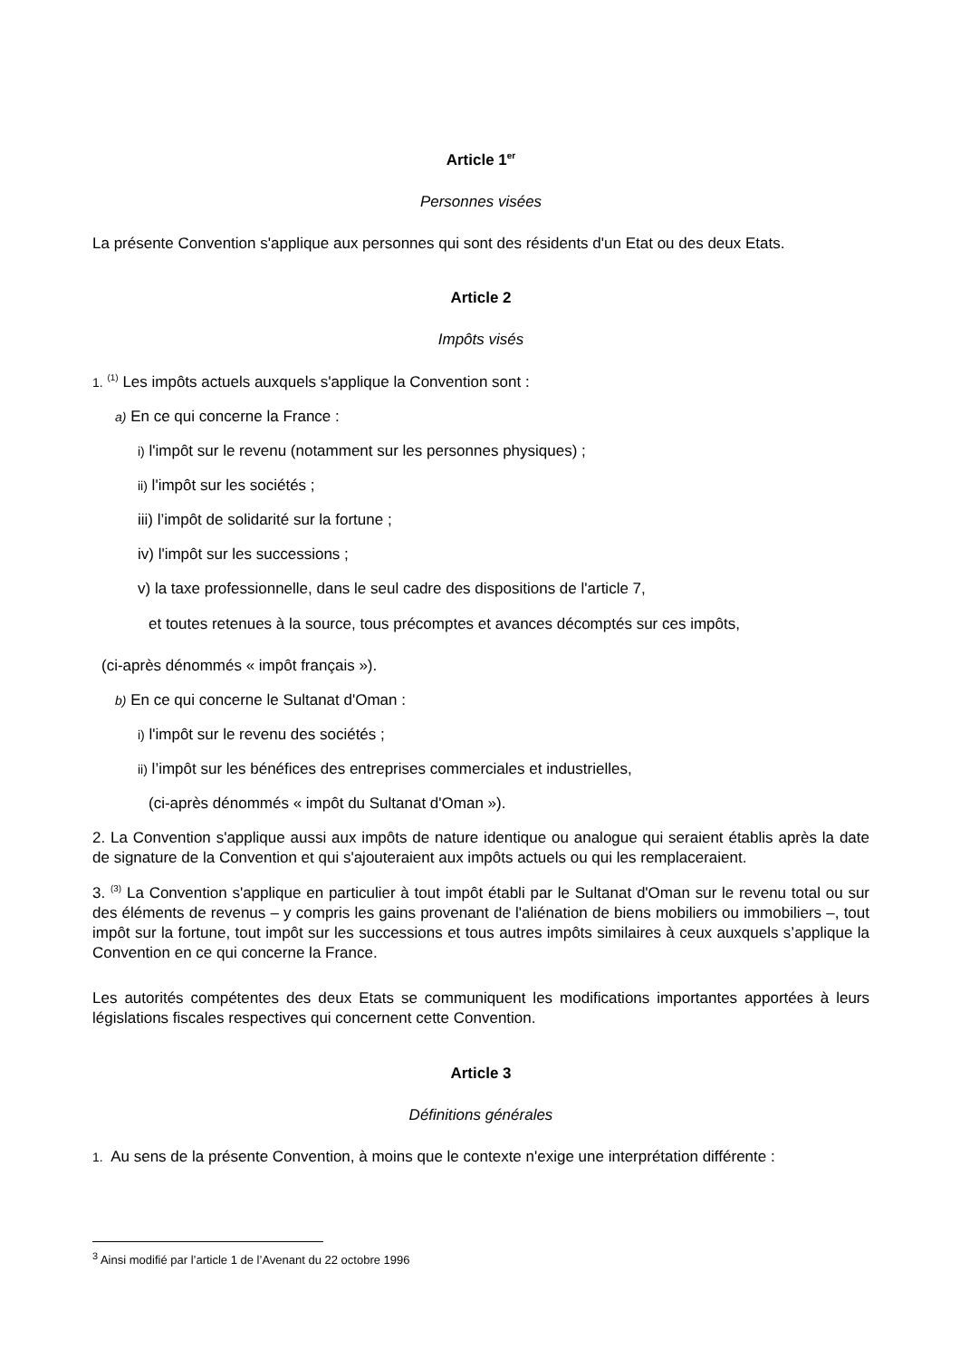Article 1<sup>er</sup>
Personnes visées
La présente Convention s'applique aux personnes qui sont des résidents d'un Etat ou des deux Etats.
Article 2
Impôts visés
1. <sup>(1)</sup> Les impôts actuels auxquels s'applique la Convention sont :
a) En ce qui concerne la France :
i) l'impôt sur le revenu (notamment sur les personnes physiques) ;
ii) l'impôt sur les sociétés ;
iii) l’impôt de solidarité sur la fortune ;
iv) l'impôt sur les successions ;
v) la taxe professionnelle, dans le seul cadre des dispositions de l'article 7,
et toutes retenues à la source, tous précomptes et avances décomptés sur ces impôts,
(ci-après dénommés « impôt français »).
b) En ce qui concerne le Sultanat d'Oman :
i) l'impôt sur le revenu des sociétés ;
ii) l’impôt sur les bénéfices des entreprises commerciales et industrielles,
(ci-après dénommés « impôt du Sultanat d'Oman »).
2. La Convention s'applique aussi aux impôts de nature identique ou analogue qui seraient établis après la date de signature de la Convention et qui s'ajouteraient aux impôts actuels ou qui les remplaceraient.
3. <sup>(3)</sup> La Convention s'applique en particulier à tout impôt établi par le Sultanat d'Oman sur le revenu total ou sur des éléments de revenus – y compris les gains provenant de l'aliénation de biens mobiliers ou immobiliers –, tout impôt sur la fortune, tout impôt sur les successions et tous autres impôts similaires à ceux auxquels s’applique la Convention en ce qui concerne la France.
Les autorités compétentes des deux Etats se communiquent les modifications importantes apportées à leurs législations fiscales respectives qui concernent cette Convention.
Article 3
Définitions générales
1. Au sens de la présente Convention, à moins que le contexte n'exige une interprétation différente :
<sup>3</sup> Ainsi modifié par l’article 1 de l’Avenant du 22 octobre 1996